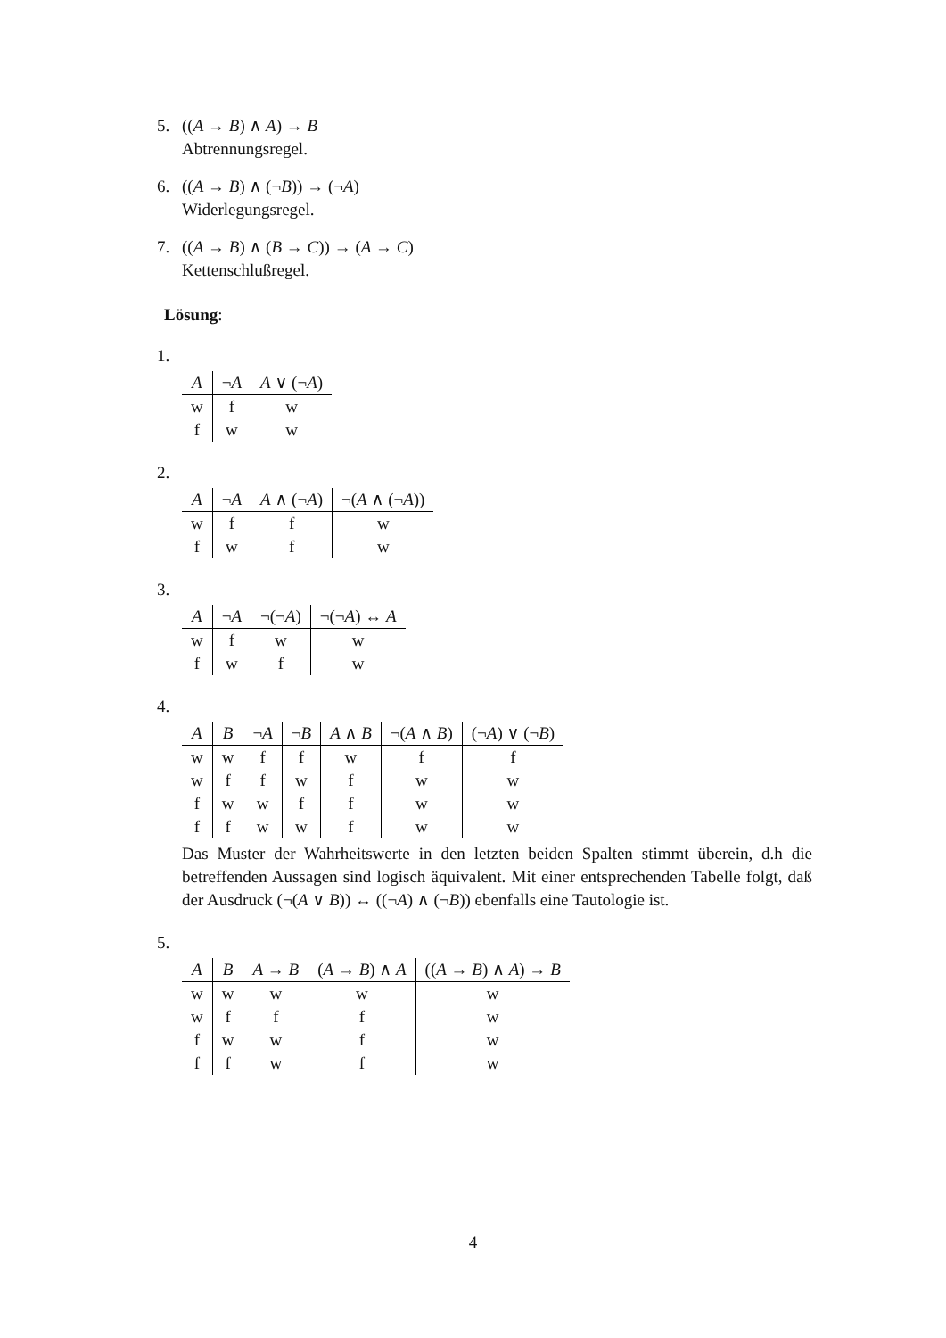5. ((A → B) ∧ A) → B
Abtrennungsregel.
6. ((A → B) ∧ (¬B)) → (¬A)
Widerlegungsregel.
7. ((A → B) ∧ (B → C)) → (A → C)
Kettenschlußregel.
Lösung:
1.
| A | ¬ A | A ∨ (¬ A ) |
| --- | --- | --- |
| w | f | w |
| f | w | w |
2.
| A | ¬ A | A ∧ (¬ A ) | ¬( A ∧ (¬ A )) |
| --- | --- | --- | --- |
| w | f | f | w |
| f | w | f | w |
3.
| A | ¬ A | ¬(¬ A ) | ¬(¬ A ) ↔ A |
| --- | --- | --- | --- |
| w | f | w | w |
| f | w | f | w |
4.
| A | B | ¬ A | ¬ B | A ∧ B | ¬( A ∧ B ) | (¬ A ) ∨ (¬ B ) |
| --- | --- | --- | --- | --- | --- | --- |
| w | w | f | f | w | f | f |
| w | f | f | w | f | w | w |
| f | w | w | f | f | w | w |
| f | f | w | w | f | w | w |
Das Muster der Wahrheitswerte in den letzten beiden Spalten stimmt überein, d.h die betreffenden Aussagen sind logisch äquivalent. Mit einer entsprechenden Tabelle folgt, daß der Ausdruck (¬(A ∨ B)) ↔ ((¬A) ∧ (¬B)) ebenfalls eine Tautologie ist.
5.
| A | B | A → B | ( A → B ) ∧ A | (( A → B ) ∧ A ) → B |
| --- | --- | --- | --- | --- |
| w | w | w | w | w |
| w | f | f | f | w |
| f | w | w | f | w |
| f | f | w | f | w |
4